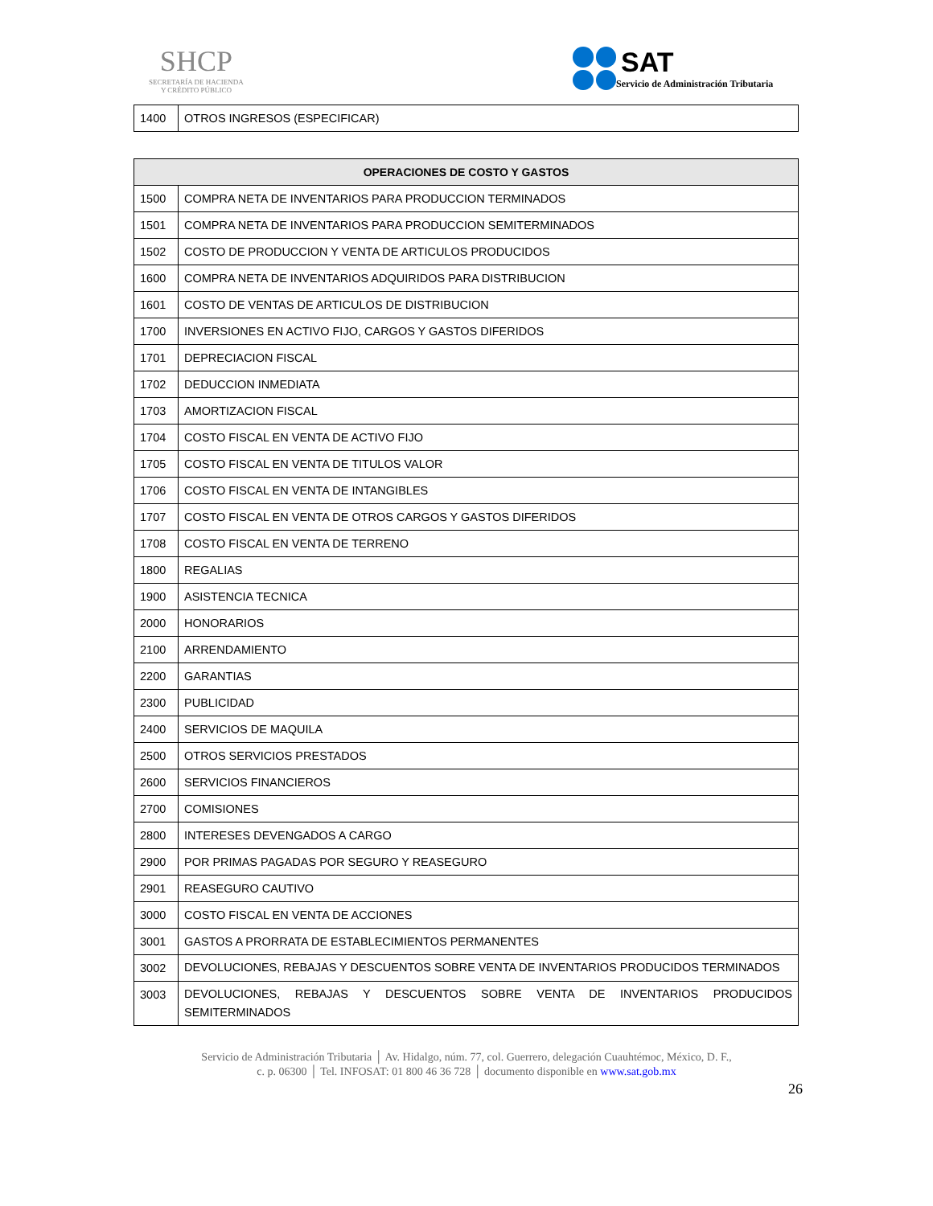SHCP
SECRETARÍA DE HACIENDA
Y CRÉDITO PÚBLICO
SAT
Servicio de Administración Tributaria
| 1400 | OTROS INGRESOS (ESPECIFICAR) |
| OPERACIONES DE COSTO Y GASTOS | |
| --- | --- |
| 1500 | COMPRA NETA DE INVENTARIOS PARA PRODUCCION TERMINADOS |
| 1501 | COMPRA NETA DE INVENTARIOS PARA PRODUCCION SEMITERMINADOS |
| 1502 | COSTO DE PRODUCCION Y VENTA DE ARTICULOS PRODUCIDOS |
| 1600 | COMPRA NETA DE INVENTARIOS ADQUIRIDOS PARA DISTRIBUCION |
| 1601 | COSTO DE VENTAS DE ARTICULOS DE DISTRIBUCION |
| 1700 | INVERSIONES EN ACTIVO FIJO, CARGOS Y GASTOS DIFERIDOS |
| 1701 | DEPRECIACION FISCAL |
| 1702 | DEDUCCION INMEDIATA |
| 1703 | AMORTIZACION FISCAL |
| 1704 | COSTO FISCAL EN VENTA DE ACTIVO FIJO |
| 1705 | COSTO FISCAL EN VENTA DE TITULOS VALOR |
| 1706 | COSTO FISCAL EN VENTA DE INTANGIBLES |
| 1707 | COSTO FISCAL EN VENTA DE OTROS CARGOS Y GASTOS DIFERIDOS |
| 1708 | COSTO FISCAL EN VENTA DE TERRENO |
| 1800 | REGALIAS |
| 1900 | ASISTENCIA TECNICA |
| 2000 | HONORARIOS |
| 2100 | ARRENDAMIENTO |
| 2200 | GARANTIAS |
| 2300 | PUBLICIDAD |
| 2400 | SERVICIOS DE MAQUILA |
| 2500 | OTROS SERVICIOS PRESTADOS |
| 2600 | SERVICIOS FINANCIEROS |
| 2700 | COMISIONES |
| 2800 | INTERESES DEVENGADOS A CARGO |
| 2900 | POR PRIMAS PAGADAS POR SEGURO Y REASEGURO |
| 2901 | REASEGURO CAUTIVO |
| 3000 | COSTO FISCAL EN VENTA DE ACCIONES |
| 3001 | GASTOS A PRORRATA DE ESTABLECIMIENTOS PERMANENTES |
| 3002 | DEVOLUCIONES, REBAJAS Y DESCUENTOS SOBRE VENTA DE INVENTARIOS PRODUCIDOS TERMINADOS |
| 3003 | DEVOLUCIONES, REBAJAS Y DESCUENTOS SOBRE VENTA DE INVENTARIOS PRODUCIDOS SEMITERMINADOS |
Servicio de Administración Tributaria │ Av. Hidalgo, núm. 77, col. Guerrero, delegación Cuauhtémoc, México, D. F.,
c. p. 06300 │ Tel. INFOSAT: 01 800 46 36 728 │ documento disponible en www.sat.gob.mx
26